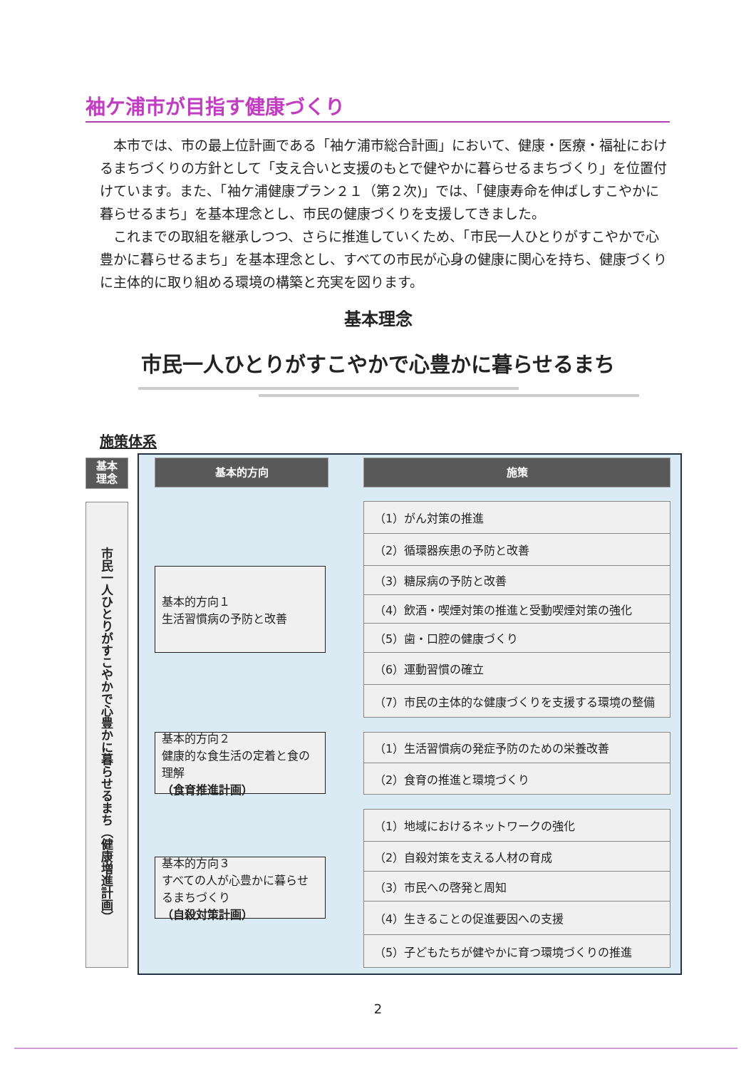袖ケ浦市が目指す健康づくり
本市では、市の最上位計画である「袖ケ浦市総合計画」において、健康・医療・福祉におけるまちづくりの方針として「支え合いと支援のもとで健やかに暮らせるまちづくり」を位置付けています。また、「袖ケ浦健康プラン２１（第２次)」では、「健康寿命を伸ばしすこやかに暮らせるまち」を基本理念とし、市民の健康づくりを支援してきました。
これまでの取組を継承しつつ、さらに推進していくため、「市民一人ひとりがすこやかで心豊かに暮らせるまち」を基本理念とし、すべての市民が心身の健康に関心を持ち、健康づくりに主体的に取り組める環境の構築と充実を図ります。
基本理念
市民一人ひとりがすこやかで心豊かに暮らせるまち
施策体系
基本
理念
基本的方向 施策
市民一人ひとりがすこやかで心豊かに暮らせるまち（健康増進計画）
基本的方向１
生活習慣病の予防と改善
基本的方向２
健康的な食生活の定着と食の理解
（食育推進計画）
基本的方向３
すべての人が心豊かに暮らせるまちづくり
（自殺対策計画）
（1）がん対策の推進
（2）循環器疾患の予防と改善
（3）糖尿病の予防と改善
（4）飲酒・喫煙対策の推進と受動喫煙対策の強化
（5）歯・口腔の健康づくり
（6）運動習慣の確立
（7）市民の主体的な健康づくりを支援する環境の整備
（1）生活習慣病の発症予防のための栄養改善
（2）食育の推進と環境づくり
（1）地域におけるネットワークの強化
（2）自殺対策を支える人材の育成
（3）市民への啓発と周知
（4）生きることの促進要因への支援
（5）子どもたちが健やかに育つ環境づくりの推進
2